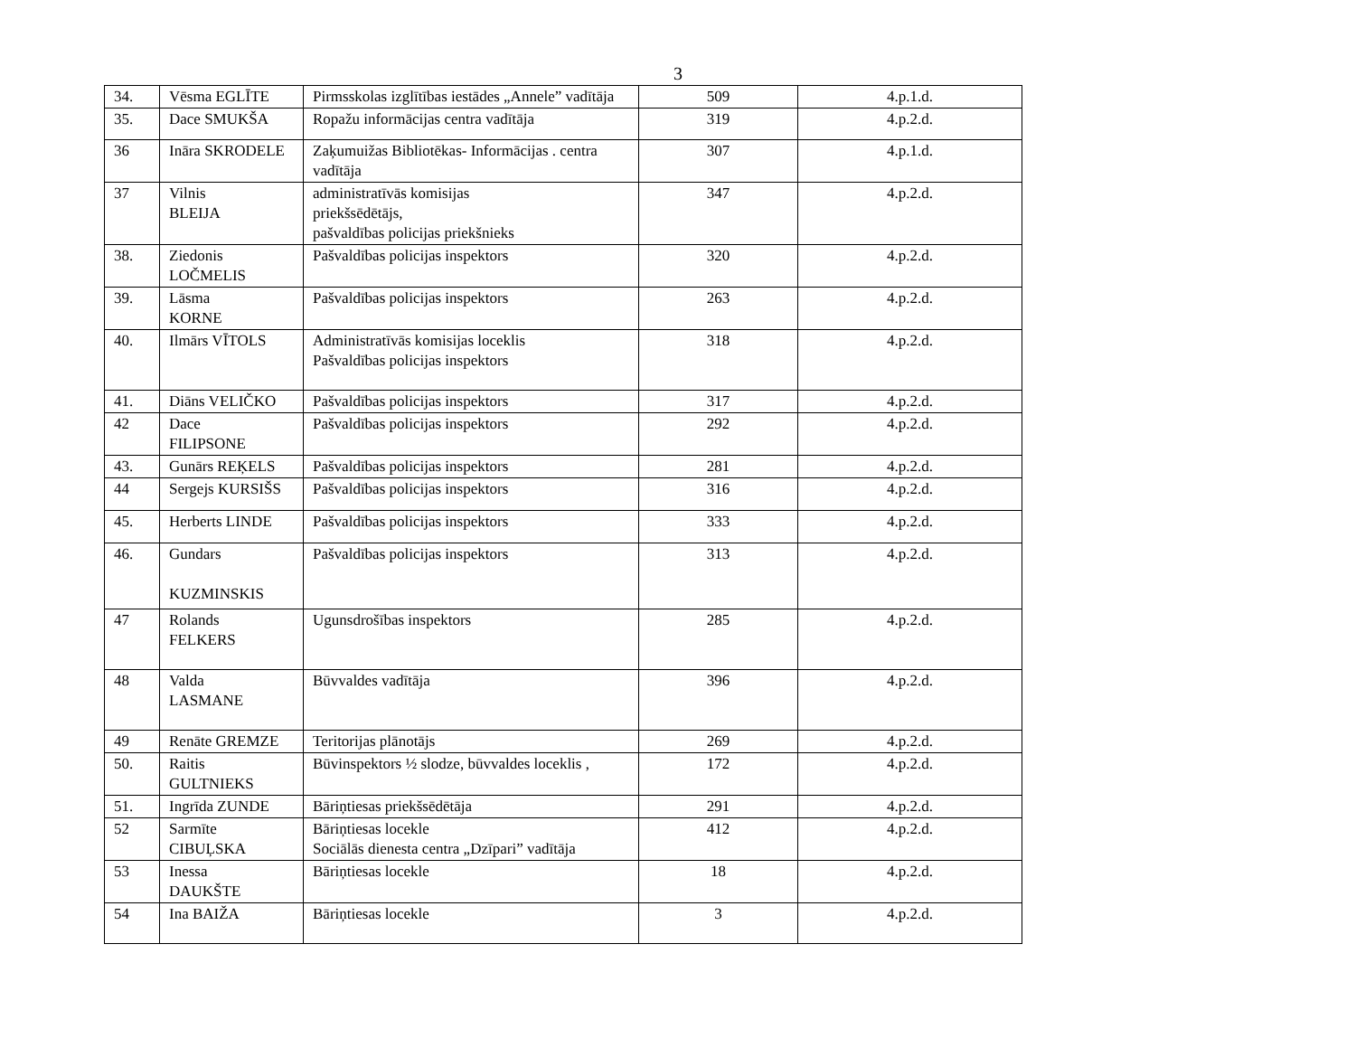3
| 34. | Vēsma EGLĪTE | Pirmsskolas izglītības iestādes „Annele” vadītāja | 509 | 4.p.1.d. |
| 35. | Dace SMUKŠA | Ropažu informācijas centra vadītāja | 319 | 4.p.2.d. |
| 36 | Ināra SKRODELE | Zaķumuižas Bibliotēkas- Informācijas . centra vadītāja | 307 | 4.p.1.d. |
| 37 | Vilnis BLEIJA | administratīvās komisijas priekšsēdētājs, pašvaldības policijas priekšnieks | 347 | 4.p.2.d. |
| 38. | Ziedonis LOČMELIS | Pašvaldības policijas inspektors | 320 | 4.p.2.d. |
| 39. | Lāsma KORNE | Pašvaldības policijas inspektors | 263 | 4.p.2.d. |
| 40. | Ilmārs VĪTOLS | Administratīvās komisijas loceklis Pašvaldības policijas inspektors | 318 | 4.p.2.d. |
| 41. | Diāns VELIČKO | Pašvaldības policijas inspektors | 317 | 4.p.2.d. |
| 42 | Dace FILIPSONE | Pašvaldības policijas inspektors | 292 | 4.p.2.d. |
| 43. | Gunārs REĶELS | Pašvaldības policijas inspektors | 281 | 4.p.2.d. |
| 44 | Sergejs KURSIŠS | Pašvaldības policijas inspektors | 316 | 4.p.2.d. |
| 45. | Herberts LINDE | Pašvaldības policijas inspektors | 333 | 4.p.2.d. |
| 46. | Gundars KUZMINSKIS | Pašvaldības policijas inspektors | 313 | 4.p.2.d. |
| 47 | Rolands FELKERS | Ugunsdrošības inspektors | 285 | 4.p.2.d. |
| 48 | Valda LASMANE | Būvvaldes vadītāja | 396 | 4.p.2.d. |
| 49 | Renāte GREMZE | Teritorijas plānotājs | 269 | 4.p.2.d. |
| 50. | Raitis GULTNIEKS | Būvinspektors ½ slodze, būvvaldes loceklis , | 172 | 4.p.2.d. |
| 51. | Ingrīda ZUNDE | Bāriņtiesas priekšsēdētāja | 291 | 4.p.2.d. |
| 52 | Sarmīte CIBUĻSKA | Bāriņtiesas locekle Sociālās dienesta centra „Dzīpari” vadītāja | 412 | 4.p.2.d. |
| 53 | Inessa DAUKŠTE | Bāriņtiesas locekle | 18 | 4.p.2.d. |
| 54 | Ina BAIŽA | Bāriņtiesas locekle | 3 | 4.p.2.d. |